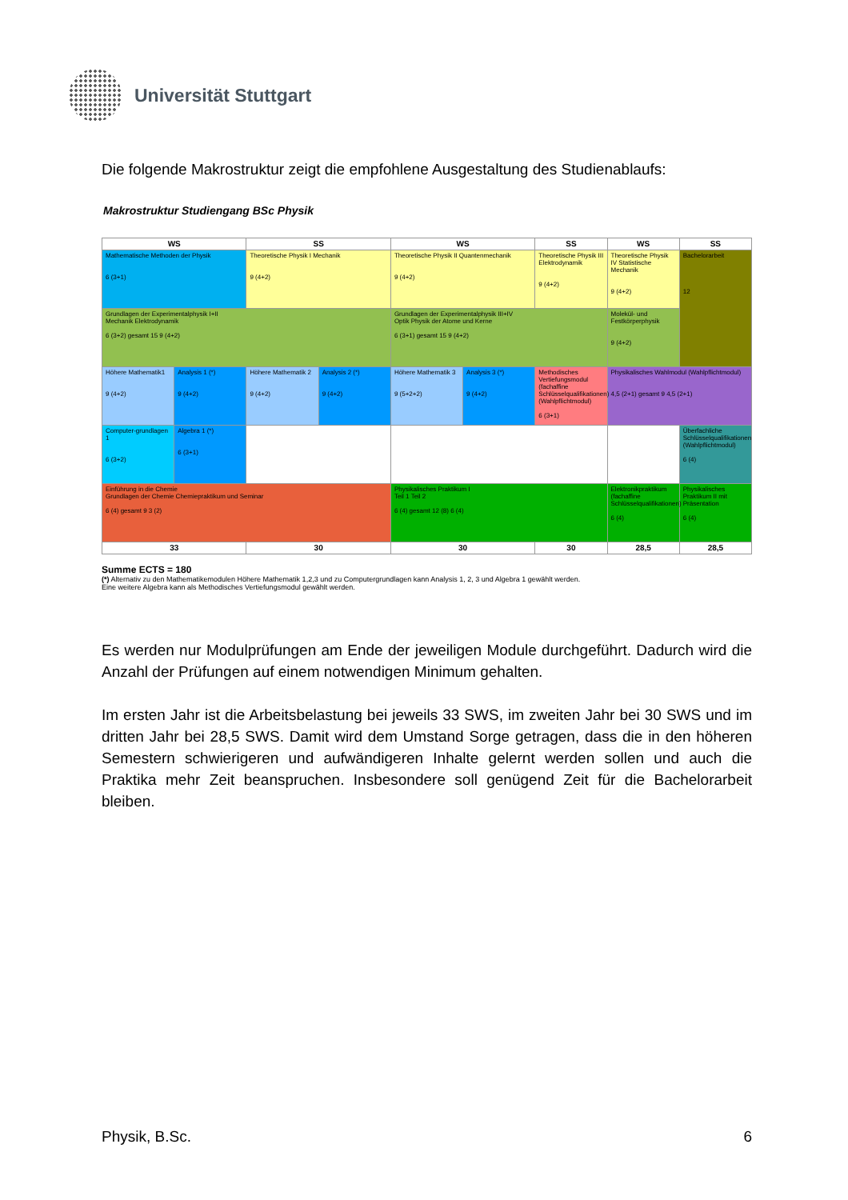Universität Stuttgart
Die folgende Makrostruktur zeigt die empfohlene Ausgestaltung des Studienablaufs:
Makrostruktur Studiengang BSc Physik
| WS | | SS | | WS | | SS | WS | SS |
| --- | --- | --- | --- | --- | --- | --- | --- | --- |
| Mathematische Methoden der Physik 6 (3+1) | | Theoretische Physik I Mechanik 9 (4+2) | | Theoretische Physik II Quantenmechanik 9 (4+2) | | Theoretische Physik III Elektrodynamik 9 (4+2) | Theoretische Physik IV Statistische Mechanik 9 (4+2) | Bachelorarbeit 12 |
| Grundlagen der Experimentalphysik I+II Mechanik Elektrodynamik 6 (3+2) gesamt 15 9 (4+2) | | | | Grundlagen der Experimentalphysik III+IV Optik Physik der Atome und Kerne 6 (3+1) gesamt 15 9 (4+2) | | | Molekül- und Festkörperphysik 9 (4+2) | |
| Höhere Mathematik1 9 (4+2) | Analysis 1 (*) 9 (4+2) | Höhere Mathematik 2 9 (4+2) | Analysis 2 (*) 9 (4+2) | Höhere Mathematik 3 9 (5+2+2) | Analysis 3 (*) 9 (4+2) | Methodisches Vertiefungsmodul (fachaffine Schlüsselqualifikationen) (Wahlpflichtmodul) 6 (3+1) | Physikalisches Wahlmodul (Wahlpflichtmodul) 4,5 (2+1) gesamt 9 4,5 (2+1) | |
| Computer-grundlagen 1 6 (3+2) | Algebra 1 (*) 6 (3+1) | | | | | | | Überfachliche Schlüsselqualifikationen (Wahlpflichtmodul) 6 (4) |
| Einführung in die Chemie Grundlagen der Chemie Chemiepraktikum und Seminar 6 (4) gesamt 9 3 (2) | | | | Physikalisches Praktikum I Teil 1 Teil 2 6 (4) gesamt 12 (8) 6 (4) | | | Elektronikpraktikum (fachaffine Schlüsselqualifikationen) 6 (4) | Physikalisches Praktikum II mit Präsentation 6 (4) |
| 33 | | 30 | | 30 | | 30 | 28,5 | 28,5 |
Summe ECTS = 180
(*) Alternativ zu den Mathematikemodulen Höhere Mathematik 1,2,3 und zu Computergrundlagen kann Analysis 1, 2, 3 und Algebra 1 gewählt werden.
Eine weitere Algebra kann als Methodisches Vertiefungsmodul gewählt werden.
Es werden nur Modulprüfungen am Ende der jeweiligen Module durchgeführt. Dadurch wird die Anzahl der Prüfungen auf einem notwendigen Minimum gehalten.
Im ersten Jahr ist die Arbeitsbelastung bei jeweils 33 SWS, im zweiten Jahr bei 30 SWS und im dritten Jahr bei 28,5 SWS. Damit wird dem Umstand Sorge getragen, dass die in den höheren Semestern schwierigeren und aufwändigeren Inhalte gelernt werden sollen und auch die Praktika mehr Zeit beanspruchen. Insbesondere soll genügend Zeit für die Bachelorarbeit bleiben.
Physik, B.Sc. 6